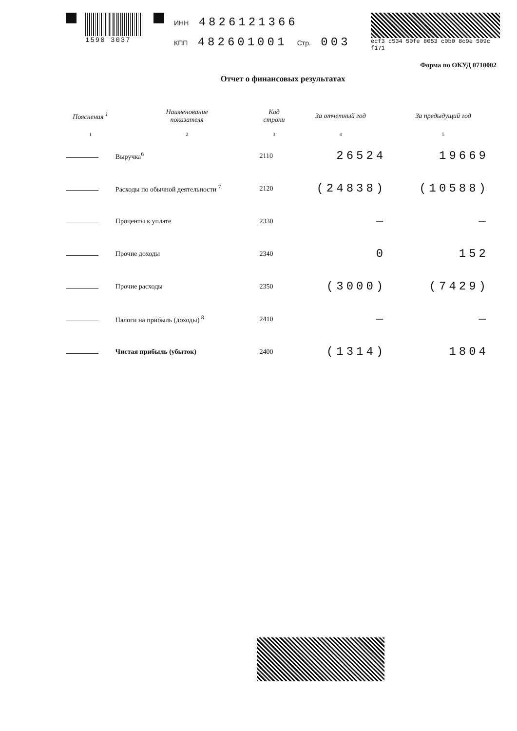1590 3037
ИНН 4826121366
КПП 482601001 Стр. 003
ecf3 c534 50fe 8053 c0b0 8c9e 509c f171
Форма по ОКУД 0710002
Отчет о финансовых результатах
| Пояснения <sup>1</sup> | Наименование показателя | Код строки | За отчетный год | За предыдущий год |
| --- | --- | --- | --- | --- |
| 1 | 2 | 3 | 4 | 5 |
| | Выручка<sup>6</sup> | 2110 | 26524 | 19669 |
| | Расходы по обычной деятельности <sup>7</sup> | 2120 | (24838) | (10588) |
| | Проценты к уплате | 2330 | — | — |
| | Прочие доходы | 2340 | 0 | 152 |
| | Прочие расходы | 2350 | (3000) | (7429) |
| | Налоги на прибыль (доходы) <sup>8</sup> | 2410 | — | — |
| | Чистая прибыль (убыток) | 2400 | (1314) | 1804 |